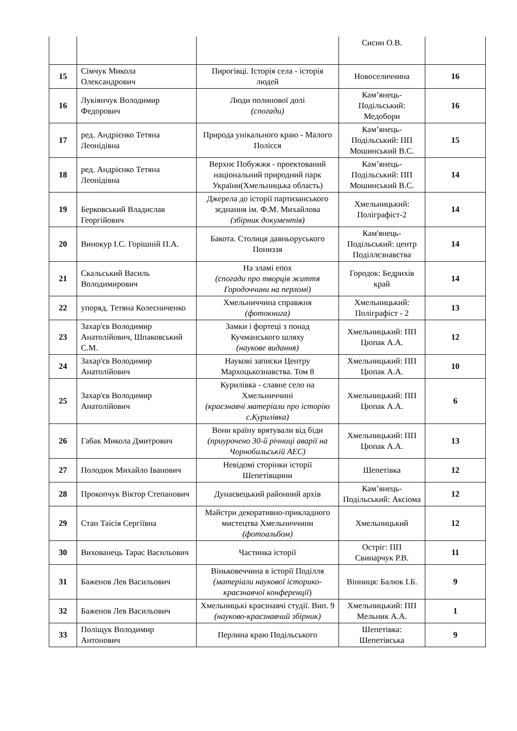| | | | Сисин О.В. | |
| 15 | Сімчук Микола Олександрович | Пирогівці. Історія села - історія людей | Новоселиччина | 16 |
| 16 | Лукіянчук Володимир Федорович | Люди полинової долі (спогади) | Кам’янець-Подільський: Медобори | 16 |
| 17 | ред. Андрієнко Тетяна Леонідівна | Природа унікального краю - Малого Полісся | Кам’янець-Подільський: ПП Мошинський В.С. | 15 |
| 18 | ред. Андрієнко Тетяна Леонідівна | Верхнє Побужжя - проектований національний природний парк України(Хмельницька область) | Кам’янець-Подільський: ПП Мошинський В.С. | 14 |
| 19 | Берковський Владислав Георгійович | Джерела до історії партизанського зєднання ім. Ф.М. Михайлова (збірник документів) | Хмельницький: Поліграфіст-2 | 14 |
| 20 | Винокур І.С. Горішній П.А. | Бакота. Столиця давньоруського Пониззя | Кам'янець-Подільський: центр Поділлєзнавства | 14 |
| 21 | Скальський Василь Володимирович | На зламі епох (спогади про творців життя Городоччини на перломі) | Городок: Бедрихів край | 14 |
| 22 | упоряд. Тетяна Колесниченко | Хмельниччина справжня (фотокнига) | Хмельницький: Поліграфіст - 2 | 13 |
| 23 | Захар'єв Володимир Анатолійович, Шпаковський С.М. | Замки і фортеці з понад Кучманського шляху (наукове видання) | Хмельницький: ПП Цюпак А.А. | 12 |
| 24 | Захар'єв Володимир Анатолійович | Наукові записки Центру Мархоцькознавства. Том 8 | Хмельницький: ПП Цюпак А.А. | 10 |
| 25 | Захар'єв Володимир Анатолійович | Курилівка - славне село на Хмельниччині (краєзнавчі матеріали про історію с.Курилівка) | Хмельницький: ПП Цюпак А.А. | 6 |
| 26 | Габак Микола Дмитрович | Вони країну врятували від біди (приурочено 30-й річниці аварії на Чорнобильській АЕС) | Хмельницький: ПП Цюпак А.А. | 13 |
| 27 | Полодюк Михайло Іванович | Невідомі сторінки історії Шепетівщини | Шепетівка | 12 |
| 28 | Прокопчук Віктор Степанович | Дунаєвецький районний архів | Кам’янець-Подільський: Аксіома | 12 |
| 29 | Стан Таісія Сергіївна | Майстри декоративно-прикладного мистецтва Хмельниччини (фотоальбом) | Хмельницький | 12 |
| 30 | Вихованець Тарас Васильович | Частинка історії | Остріг: ПП Свинарчук Р.В. | 11 |
| 31 | Баженов Лев Васильович | Віньковеччина в історії Поділля (матеріали наукової історико-краєзнавчої конференції ) | Вінниця: Балюк І.Б. | 9 |
| 32 | Баженов Лев Васильович | Хмельницькі краєзнавчі студії. Вип. 9 (науково-краєзнавчий збірник) | Хмельницький: ПП Мельник А.А. | 1 |
| 33 | Поліщук Володимир Антонович | Перлина краю Подільського | Шепетівка: Шепетівська | 9 |